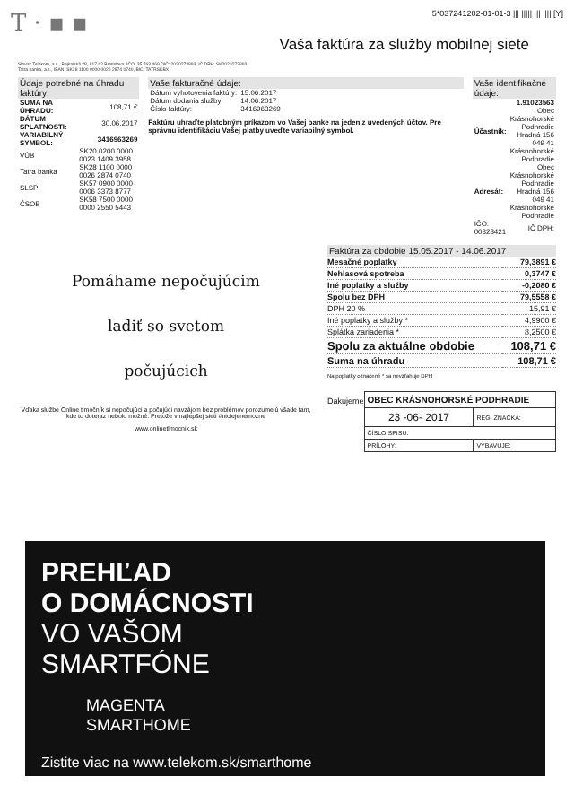T · ▪ ▪ 5*037241202-01-01-3 ||| ||||| ||| |||| [Y]
Vaša faktúra za služby mobilnej siete
Slovak Telekom, a.s., Bajkalská 28, 817 62 Bratislava. IČO: 35 763 469 DIČ: 2020273893, IČ DPH: SK2020273893.
Tatra banka, a.s., IBAN: SK28 1100 0000 0026 2874 0740, BIC: TATRSKBX
Údaje potrebné na úhradu faktúry:
| SUMA NA ÚHRADU: | 108,71 € |
| DÁTUM SPLATNOSTI: | 30.06.2017 |
| VARIABILNÝ SYMBOL: | 3416963269 |
| VÚB | SK20 0200 0000 0023 1409 3958 |
| Tatra banka | SK28 1100 0000 0026 2874 0740 |
| SLSP | SK57 0900 0000 0006 3373 8777 |
| ČSOB | SK58 7500 0000 0000 2550 5443 |
Vaše fakturačné údaje:
| Dátum vyhotovenia faktúry: | 15.06.2017 |
| Dátum dodania služby: | 14.06.2017 |
| Číslo faktúry: | 3416963269 |
Faktúru uhraďte platobným príkazom vo Vašej banke na jeden z uvedených účtov. Pre správnu identifikáciu Vašej platby uveďte variabilný symbol.
Vaše identifikačné údaje:
| Účastník: | 1.91023563 Obec Krásnohorské Podhradie Hradná 156 049 41 Krásnohorské Podhradie |
| Adresát: | Obec Krásnohorské Podhradie Hradná 156 049 41 Krásnohorské Podhradie |
| IČO: 00328421 | IČ DPH: |
Pomáhame nepočujúcim
ladiť so svetom
počujúcich
Vďaka službe Online tlmočník si nepočujúci a počujúci navzájom bez problémov porozumejú všade tam, kde to doteraz nebolo možné. Pretože v najlepšej sieti #niciejenemozne
www.onlinetlmocnik.sk
Faktúra za obdobie 15.05.2017 - 14.06.2017
| Mesačné poplatky | 79,3891 € |
| Nehlasová spotreba | 0,3747 € |
| Iné poplatky a služby | -0,2080 € |
| Spolu bez DPH | 79,5558 € |
| DPH 20 % | 15,91 € |
| Iné poplatky a služby * | 4,9900 € |
| Splátka zariadenia * | 8,2500 € |
| Spolu za aktuálne obdobie | 108,71 € |
| Suma na úhradu | 108,71 € |
Na poplatky označené * sa nevzťahuje DPH
Ďakujeme
| OBEC KRÁSNOHORSKÉ PODHRADIE | |
| 23 -06- 2017 | REG. ZNAČKA: |
| ČÍSLO SPISU: | |
| PRÍLOHY: | VYBAVUJE: |
PREHĽAD
O DOMÁCNOSTI
VO VAŠOM
SMARTFÓNE
MAGENTA
SMARTHOME
Zistite viac na www.telekom.sk/smarthome